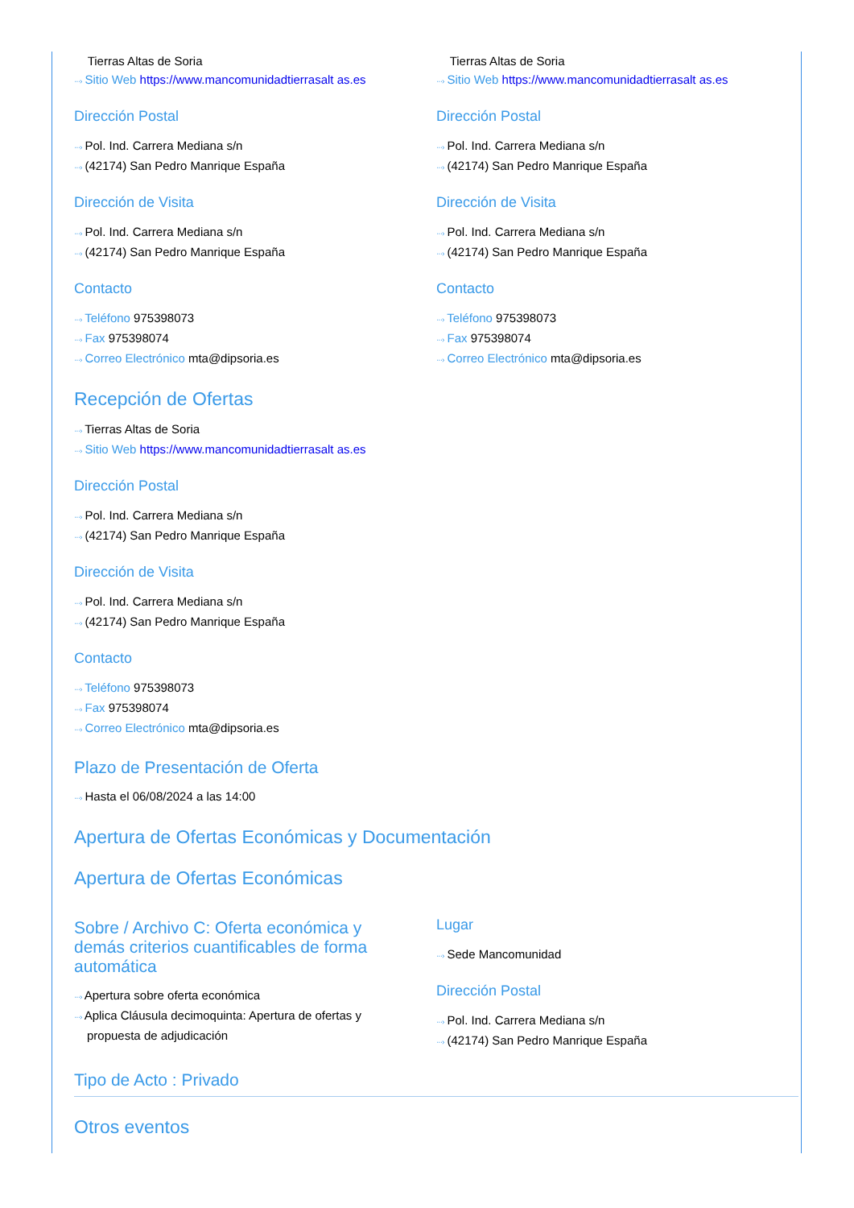Tierras Altas de Soria
···› Sitio Web https://www.mancomunidadtierrasalt as.es
Dirección Postal
···› Pol. Ind. Carrera Mediana s/n
···› (42174) San Pedro Manrique España
Dirección de Visita
···› Pol. Ind. Carrera Mediana s/n
···› (42174) San Pedro Manrique España
Contacto
···› Teléfono 975398073
···› Fax 975398074
···› Correo Electrónico mta@dipsoria.es
Tierras Altas de Soria
···› Sitio Web https://www.mancomunidadtierrasalt as.es
Dirección Postal
···› Pol. Ind. Carrera Mediana s/n
···› (42174) San Pedro Manrique España
Dirección de Visita
···› Pol. Ind. Carrera Mediana s/n
···› (42174) San Pedro Manrique España
Contacto
···› Teléfono 975398073
···› Fax 975398074
···› Correo Electrónico mta@dipsoria.es
Recepción de Ofertas
···› Tierras Altas de Soria
···› Sitio Web https://www.mancomunidadtierrasalt as.es
Dirección Postal
···› Pol. Ind. Carrera Mediana s/n
···› (42174) San Pedro Manrique España
Dirección de Visita
···› Pol. Ind. Carrera Mediana s/n
···› (42174) San Pedro Manrique España
Contacto
···› Teléfono 975398073
···› Fax 975398074
···› Correo Electrónico mta@dipsoria.es
Plazo de Presentación de Oferta
···› Hasta el 06/08/2024 a las 14:00
Apertura de Ofertas Económicas y Documentación
Apertura de Ofertas Económicas
Sobre / Archivo C: Oferta económica y demás criterios cuantificables de forma automática
···› Apertura sobre oferta económica
···› Aplica Cláusula decimoquinta: Apertura de ofertas y propuesta de adjudicación
Lugar
···› Sede Mancomunidad
Dirección Postal
···› Pol. Ind. Carrera Mediana s/n
···› (42174) San Pedro Manrique España
Tipo de Acto : Privado
Otros eventos